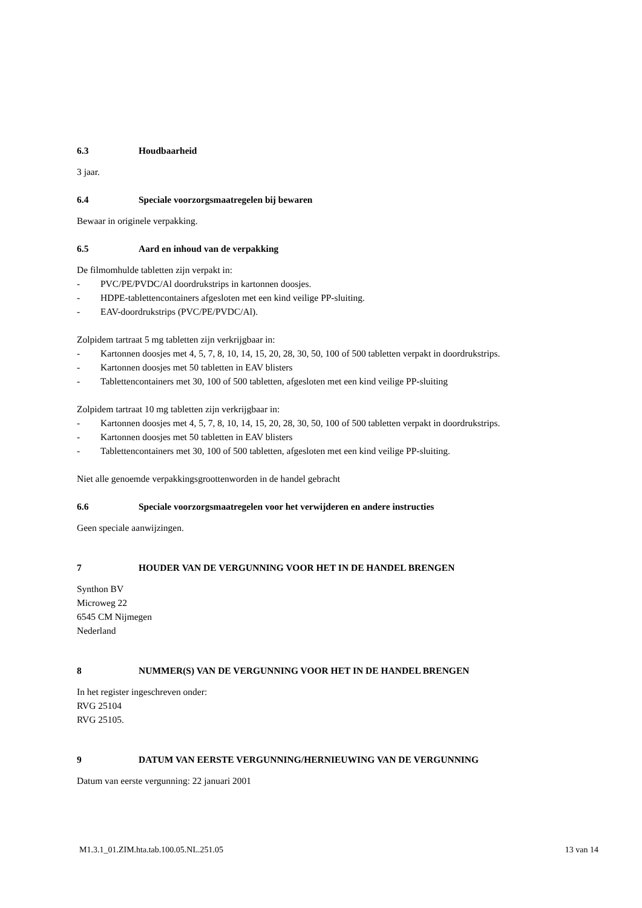6.3 Houdbaarheid
3 jaar.
6.4 Speciale voorzorgsmaatregelen bij bewaren
Bewaar in originele verpakking.
6.5 Aard en inhoud van de verpakking
De filmomhulde tabletten zijn verpakt in:
- PVC/PE/PVDC/Al doordrukstrips in kartonnen doosjes.
- HDPE-tablettencontainers afgesloten met een kind veilige PP-sluiting.
- EAV-doordrukstrips (PVC/PE/PVDC/Al).
Zolpidem tartraat 5 mg tabletten zijn verkrijgbaar in:
- Kartonnen doosjes met 4, 5, 7, 8, 10, 14, 15, 20, 28, 30, 50, 100 of 500 tabletten verpakt in doordrukstrips.
- Kartonnen doosjes met 50 tabletten in EAV blisters
- Tablettencontainers met 30, 100 of 500 tabletten, afgesloten met een kind veilige PP-sluiting
Zolpidem tartraat 10 mg tabletten zijn verkrijgbaar in:
- Kartonnen doosjes met 4, 5, 7, 8, 10, 14, 15, 20, 28, 30, 50, 100 of 500 tabletten verpakt in doordrukstrips.
- Kartonnen doosjes met 50 tabletten in EAV blisters
- Tablettencontainers met 30, 100 of 500 tabletten, afgesloten met een kind veilige PP-sluiting.
Niet alle genoemde verpakkingsgroottenworden in de handel gebracht
6.6 Speciale voorzorgsmaatregelen voor het verwijderen en andere instructies
Geen speciale aanwijzingen.
7 HOUDER VAN DE VERGUNNING VOOR HET IN DE HANDEL BRENGEN
Synthon BV
Microweg 22
6545 CM Nijmegen
Nederland
8 NUMMER(S) VAN DE VERGUNNING VOOR HET IN DE HANDEL BRENGEN
In het register ingeschreven onder:
RVG 25104
RVG 25105.
9 DATUM VAN EERSTE VERGUNNING/HERNIEUWING VAN DE VERGUNNING
Datum van eerste vergunning: 22 januari 2001
M1.3.1_01.ZIM.hta.tab.100.05.NL.251.05 13 van 14